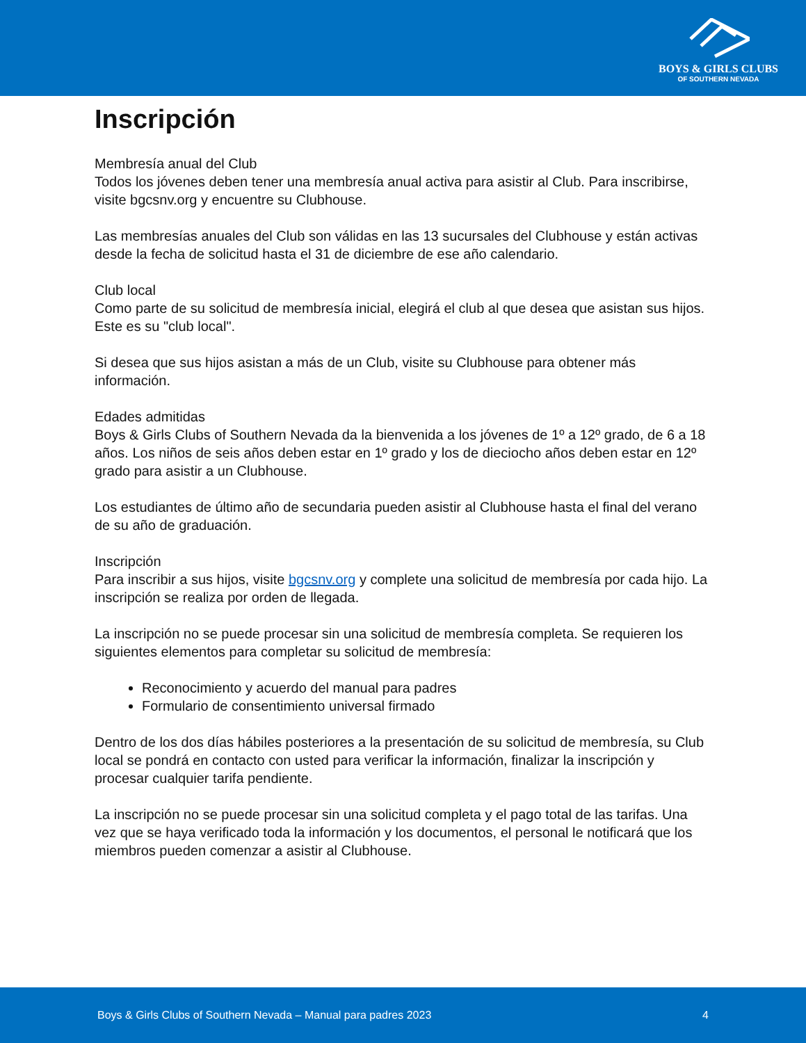BOYS & GIRLS CLUBS
OF SOUTHERN NEVADA
Inscripción
Membresía anual del Club
Todos los jóvenes deben tener una membresía anual activa para asistir al Club. Para inscribirse, visite bgcsnv.org y encuentre su Clubhouse.
Las membresías anuales del Club son válidas en las 13 sucursales del Clubhouse y están activas desde la fecha de solicitud hasta el 31 de diciembre de ese año calendario.
Club local
Como parte de su solicitud de membresía inicial, elegirá el club al que desea que asistan sus hijos. Este es su "club local".
Si desea que sus hijos asistan a más de un Club, visite su Clubhouse para obtener más información.
Edades admitidas
Boys & Girls Clubs of Southern Nevada da la bienvenida a los jóvenes de 1º a 12º grado, de 6 a 18 años. Los niños de seis años deben estar en 1º grado y los de dieciocho años deben estar en 12º grado para asistir a un Clubhouse.
Los estudiantes de último año de secundaria pueden asistir al Clubhouse hasta el final del verano de su año de graduación.
Inscripción
Para inscribir a sus hijos, visite bgcsnv.org y complete una solicitud de membresía por cada hijo. La inscripción se realiza por orden de llegada.
La inscripción no se puede procesar sin una solicitud de membresía completa. Se requieren los siguientes elementos para completar su solicitud de membresía:
Reconocimiento y acuerdo del manual para padres
Formulario de consentimiento universal firmado
Dentro de los dos días hábiles posteriores a la presentación de su solicitud de membresía, su Club local se pondrá en contacto con usted para verificar la información, finalizar la inscripción y procesar cualquier tarifa pendiente.
La inscripción no se puede procesar sin una solicitud completa y el pago total de las tarifas. Una vez que se haya verificado toda la información y los documentos, el personal le notificará que los miembros pueden comenzar a asistir al Clubhouse.
Boys & Girls Clubs of Southern Nevada – Manual para padres 2023 4